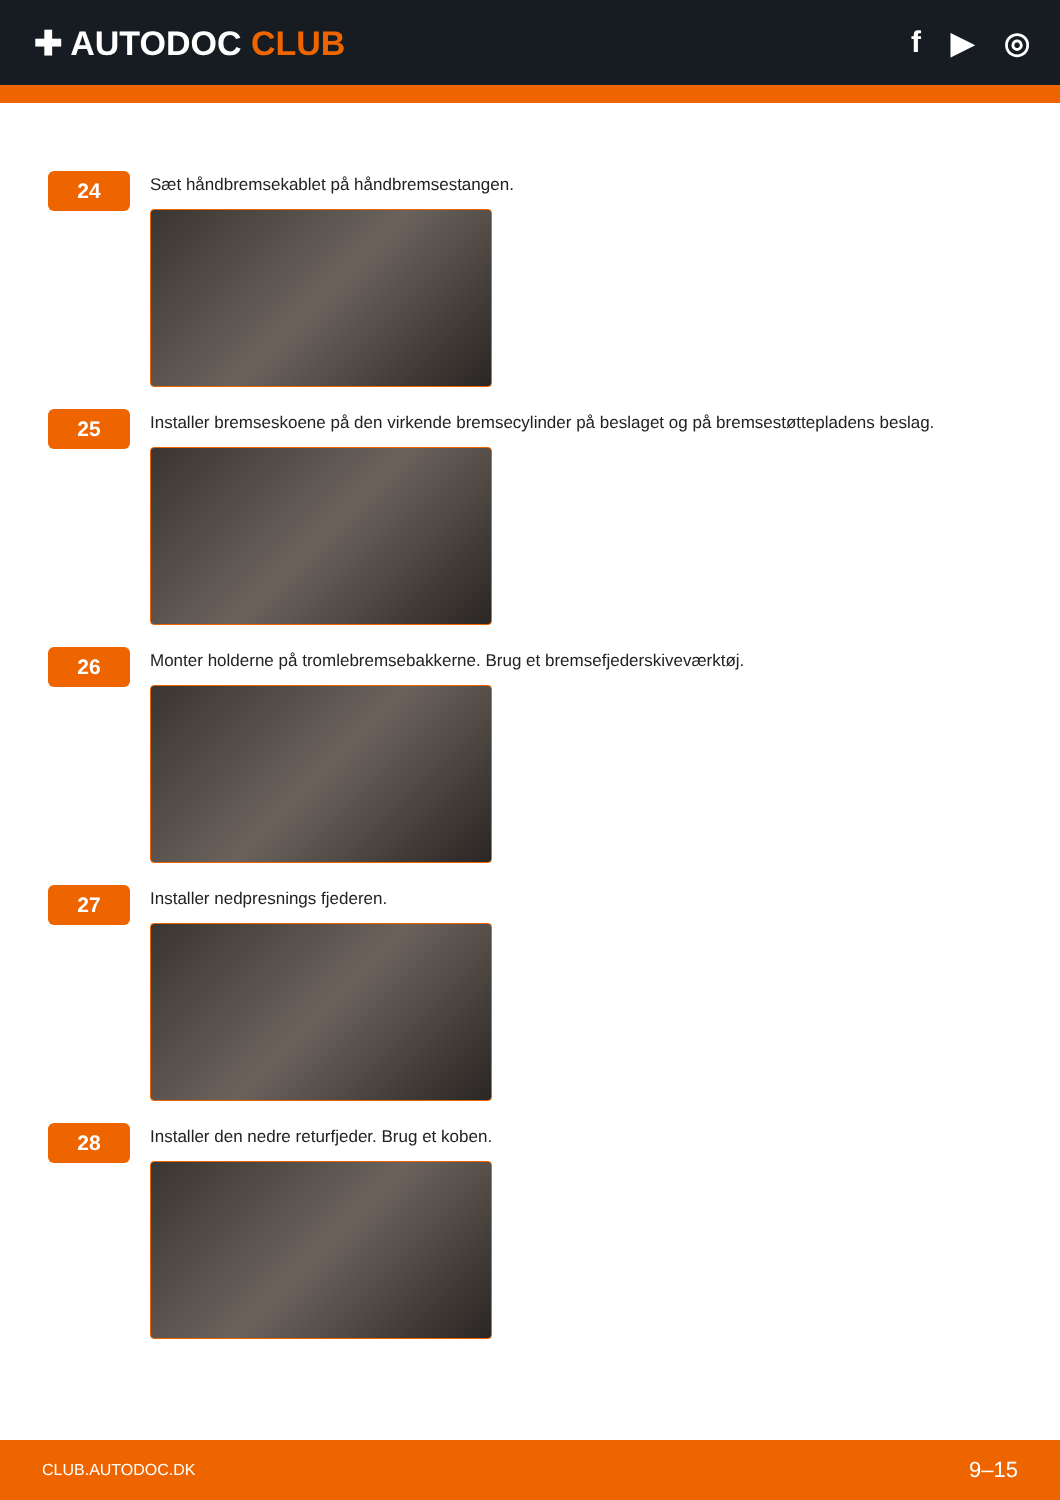✚ AUTODOC CLUB f ▶ ◎
24
Sæt håndbremsekablet på håndbremsestangen.
25
Installer bremseskoene på den virkende bremsecylinder på beslaget og på bremsestøttepladens beslag.
26
Monter holderne på tromlebremsebakkerne. Brug et bremsefjederskiveværktøj.
27
Installer nedpresnings fjederen.
28
Installer den nedre returfjeder. Brug et koben.
CLUB.AUTODOC.DK 9–15